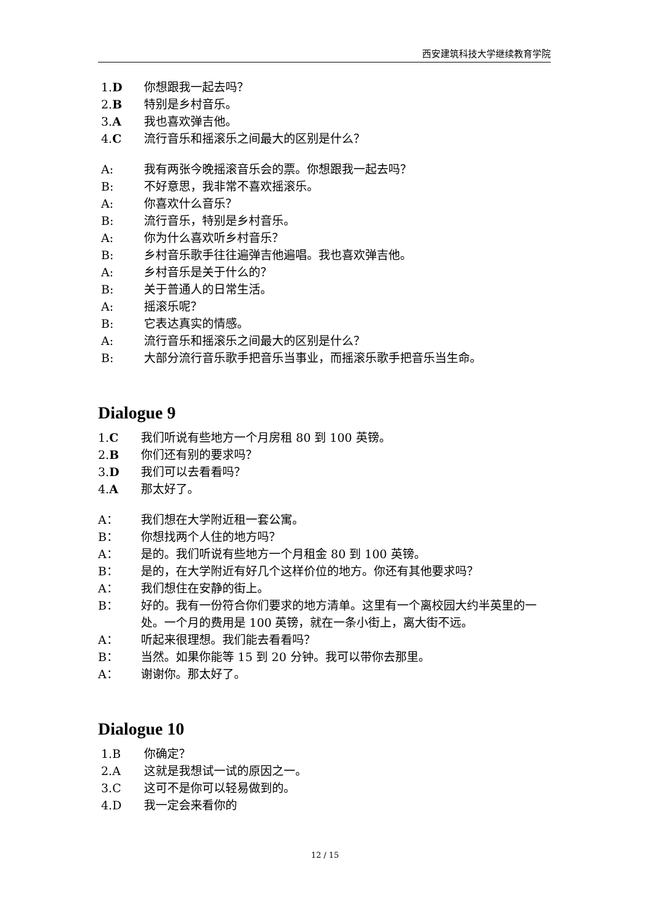西安建筑科技大学继续教育学院
1.D 你想跟我一起去吗？
2.B 特别是乡村音乐。
3.A 我也喜欢弹吉他。
4.C 流行音乐和摇滚乐之间最大的区别是什么？
A: 我有两张今晚摇滚音乐会的票。你想跟我一起去吗？
B: 不好意思，我非常不喜欢摇滚乐。
A: 你喜欢什么音乐？
B: 流行音乐，特别是乡村音乐。
A: 你为什么喜欢听乡村音乐？
B: 乡村音乐歌手往往遍弹吉他遍唱。我也喜欢弹吉他。
A: 乡村音乐是关于什么的？
B: 关于普通人的日常生活。
A: 摇滚乐呢？
B: 它表达真实的情感。
A: 流行音乐和摇滚乐之间最大的区别是什么？
B: 大部分流行音乐歌手把音乐当事业，而摇滚乐歌手把音乐当生命。
Dialogue 9
1.C 我们听说有些地方一个月房租 80 到 100 英镑。
2.B 你们还有别的要求吗？
3.D 我们可以去看看吗？
4.A 那太好了。
A： 我们想在大学附近租一套公寓。
B： 你想找两个人住的地方吗？
A： 是的。我们听说有些地方一个月租金 80 到 100 英镑。
B： 是的，在大学附近有好几个这样价位的地方。你还有其他要求吗？
A： 我们想住在安静的街上。
B： 好的。我有一份符合你们要求的地方清单。这里有一个离校园大约半英里的一处。一个月的费用是 100 英镑，就在一条小街上，离大街不远。
A： 听起来很理想。我们能去看看吗？
B： 当然。如果你能等 15 到 20 分钟。我可以带你去那里。
A： 谢谢你。那太好了。
Dialogue 10
1.B 你确定？
2.A 这就是我想试一试的原因之一。
3.C 这可不是你可以轻易做到的。
4.D 我一定会来看你的
12 / 15